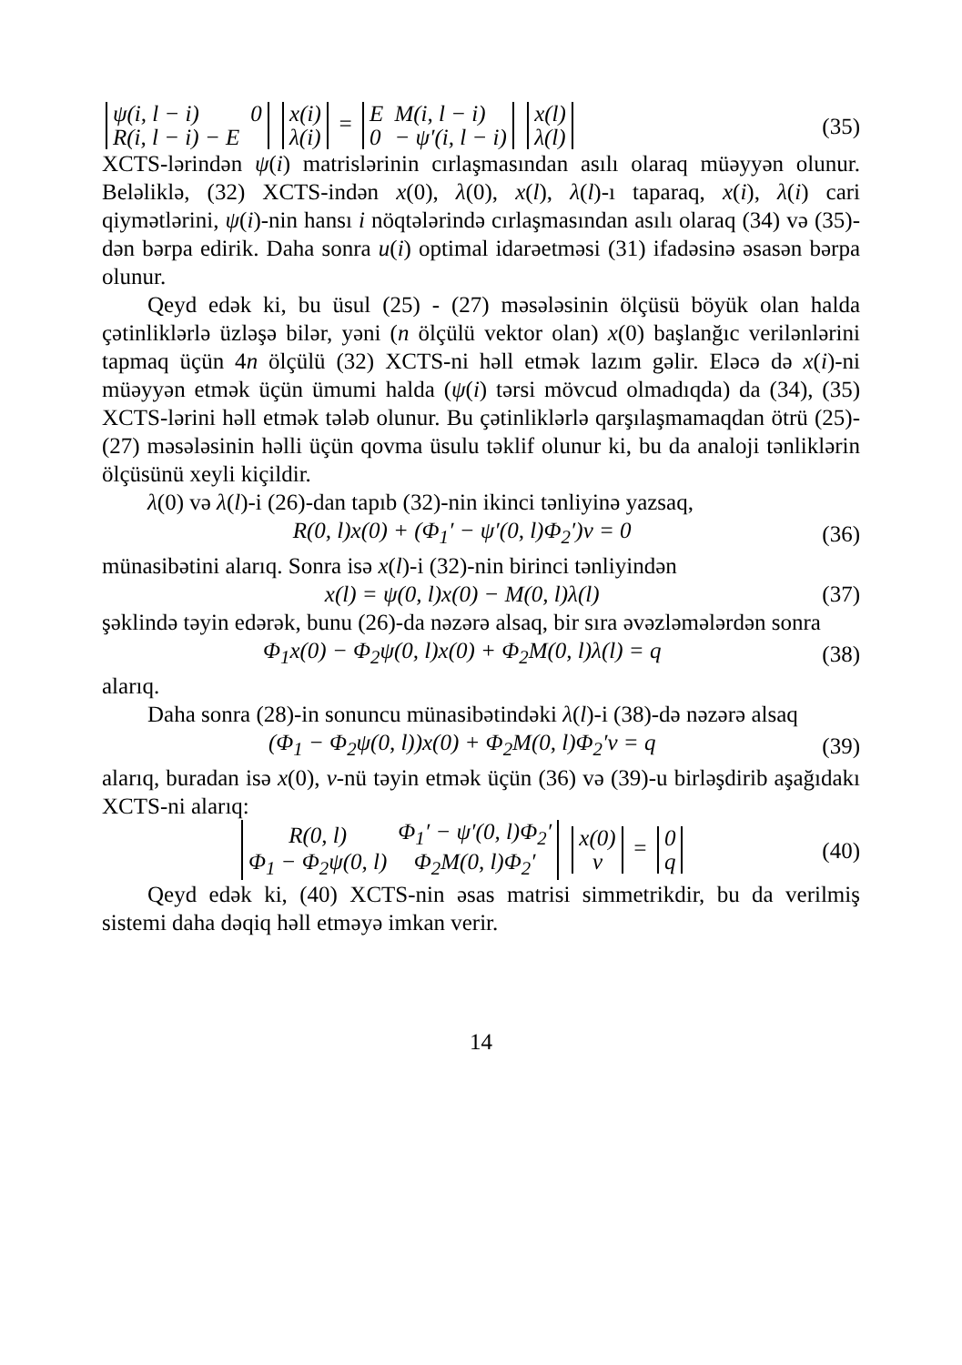| ψ(i, l − i) | 0 |
| R(i, l − i) − E | |
| x(i) |
| λ(i) |
=
| E | M(i, l − i) |
| 0 | − ψ′(i, l − i) |
| x(l) |
| λ(l) |
(35)
XCTS-lərindən ψ(i) matrislərinin cırlaşmasından asılı olaraq müəyyən olunur. Beləliklə, (32) XCTS-indən x(0), λ(0), x(l), λ(l)-ı taparaq, x(i), λ(i) cari qiymətlərini, ψ(i)-nin hansı i nöqtələrində cırlaşmasından asılı olaraq (34) və (35)-dən bərpa edirik. Daha sonra u(i) optimal idarəetməsi (31) ifadəsinə əsasən bərpa olunur.
Qeyd edək ki, bu üsul (25) - (27) məsələsinin ölçüsü böyük olan halda çətinliklərlə üzləşə bilər, yəni (n ölçülü vektor olan) x(0) başlanğıc verilənlərini tapmaq üçün 4n ölçülü (32) XCTS-ni həll etmək lazım gəlir. Eləcə də x(i)-ni müəyyən etmək üçün ümumi halda (ψ(i) tərsi mövcud olmadıqda) da (34), (35) XCTS-lərini həll etmək tələb olunur. Bu çətinliklərlə qarşılaşmamaqdan ötrü (25)-(27) məsələsinin həlli üçün qovma üsulu təklif olunur ki, bu da analoji tənliklərin ölçüsünü xeyli kiçildir.
λ(0) və λ(l)-i (26)-dan tapıb (32)-nin ikinci tənliyinə yazsaq,
R(0, l)x(0) + (Φ<sub>1</sub>′ − ψ′(0, l)Φ<sub>2</sub>′)ν = 0
(36)
münasibətini alarıq. Sonra isə x(l)-i (32)-nin birinci tənliyindən
x(l) = ψ(0, l)x(0) − M(0, l)λ(l)
(37)
şəklində təyin edərək, bunu (26)-da nəzərə alsaq, bir sıra əvəzləmələrdən sonra
Φ<sub>1</sub>x(0) − Φ<sub>2</sub>ψ(0, l)x(0) + Φ<sub>2</sub>M(0, l)λ(l) = q
(38)
alarıq.
Daha sonra (28)-in sonuncu münasibətindəki λ(l)-i (38)-də nəzərə alsaq
(Φ<sub>1</sub> − Φ<sub>2</sub>ψ(0, l))x(0) + Φ<sub>2</sub>M(0, l)Φ<sub>2</sub>′ν = q
(39)
alarıq, buradan isə x(0), ν-nü təyin etmək üçün (36) və (39)-u birləşdirib aşağıdakı XCTS-ni alarıq:
| R(0, l) | Φ<sub>1</sub>′ − ψ′(0, l)Φ<sub>2</sub>′ |
| Φ<sub>1</sub> − Φ<sub>2</sub>ψ(0, l) | Φ<sub>2</sub>M(0, l)Φ<sub>2</sub>′ |
| x(0) |
| ν |
=
| 0 |
| q |
(40)
Qeyd edək ki, (40) XCTS-nin əsas matrisi simmetrikdir, bu da verilmiş sistemi daha dəqiq həll etməyə imkan verir.
14